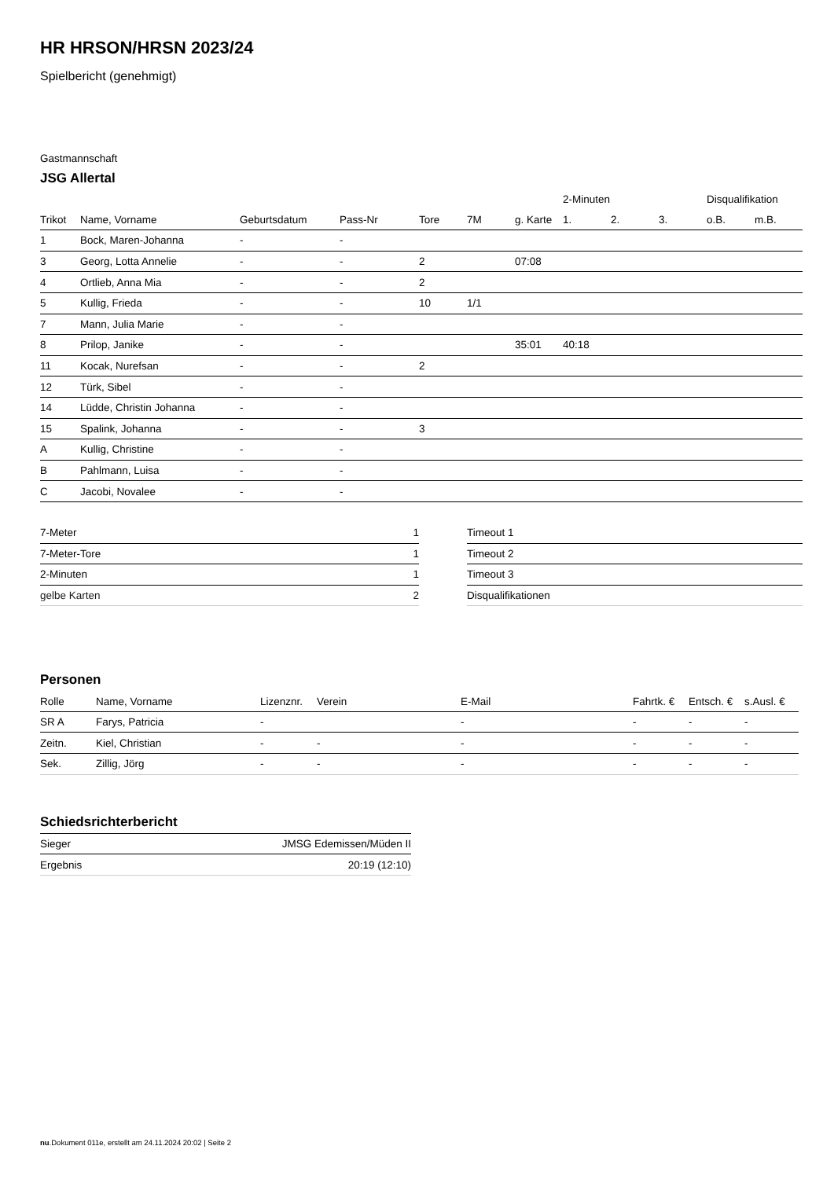HR HRSON/HRSN 2023/24
Spielbericht (genehmigt)
Gastmannschaft
JSG Allertal
| | | | | | | | 2-Minuten | | | Disqualifikation | |
| --- | --- | --- | --- | --- | --- | --- | --- | --- | --- | --- | --- |
| Trikot | Name, Vorname | Geburtsdatum | Pass-Nr | Tore | 7M | g. Karte | 1. | 2. | 3. | o.B. | m.B. |
| 1 | Bock, Maren-Johanna | - | - | | | | | | | | |
| 3 | Georg, Lotta Annelie | - | - | 2 | | 07:08 | | | | | |
| 4 | Ortlieb, Anna Mia | - | - | 2 | | | | | | | |
| 5 | Kullig, Frieda | - | - | 10 | 1/1 | | | | | | |
| 7 | Mann, Julia Marie | - | - | | | | | | | | |
| 8 | Prilop, Janike | - | - | | | 35:01 | 40:18 | | | | |
| 11 | Kocak, Nurefsan | - | - | 2 | | | | | | | |
| 12 | Türk, Sibel | - | - | | | | | | | | |
| 14 | Lüdde, Christin Johanna | - | - | | | | | | | | |
| 15 | Spalink, Johanna | - | - | 3 | | | | | | | |
| A | Kullig, Christine | - | - | | | | | | | | |
| B | Pahlmann, Luisa | - | - | | | | | | | | |
| C | Jacobi, Novalee | - | - | | | | | | | | |
| 7-Meter | 1 |
| 7-Meter-Tore | 1 |
| 2-Minuten | 1 |
| gelbe Karten | 2 |
| Timeout 1 |
| Timeout 2 |
| Timeout 3 |
| Disqualifikationen |
Personen
| Rolle | Name, Vorname | Lizenznr. | Verein | E-Mail | Fahrtk. € | Entsch. € | s.Ausl. € |
| --- | --- | --- | --- | --- | --- | --- | --- |
| SR A | Farys, Patricia | - | | - | - | - | - |
| Zeitn. | Kiel, Christian | - | - | - | - | - | - |
| Sek. | Zillig, Jörg | - | - | - | - | - | - |
Schiedsrichterbericht
| Sieger | JMSG Edemissen/Müden II |
| Ergebnis | 20:19 (12:10) |
nu.Dokument 011e, erstellt am 24.11.2024 20:02 | Seite 2